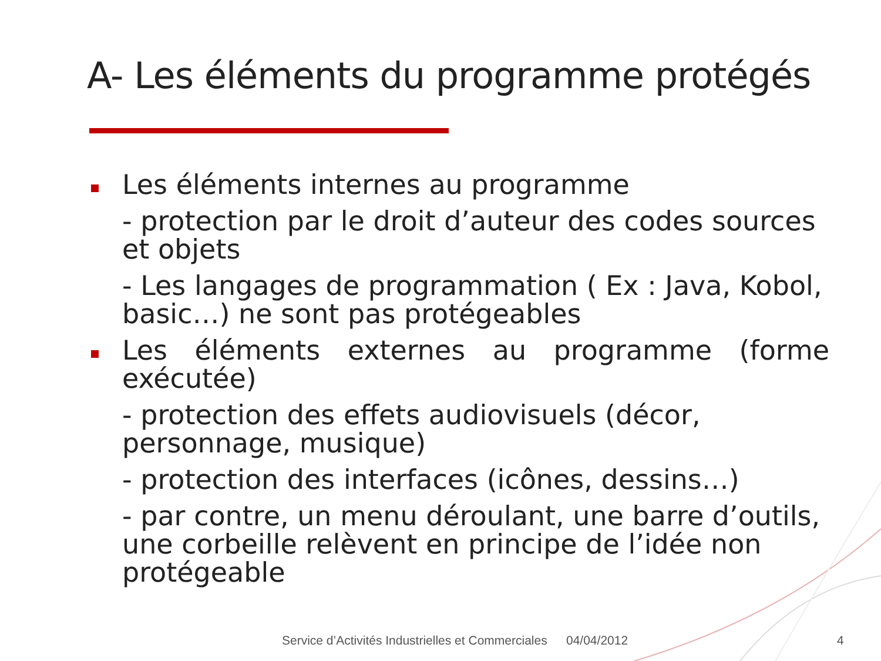A- Les éléments du programme protégés
Les éléments internes au programme
- protection par le droit d’auteur des codes sources et objets
- Les langages de programmation ( Ex : Java, Kobol, basic…) ne sont pas protégeables
Les éléments externes au programme (forme exécutée)
- protection des effets audiovisuels (décor, personnage, musique)
- protection des interfaces (icônes, dessins…)
- par contre, un menu déroulant, une barre d’outils, une corbeille relèvent en principe de l’idée non protégeable
Service d’Activités Industrielles et Commerciales
04/04/2012 4